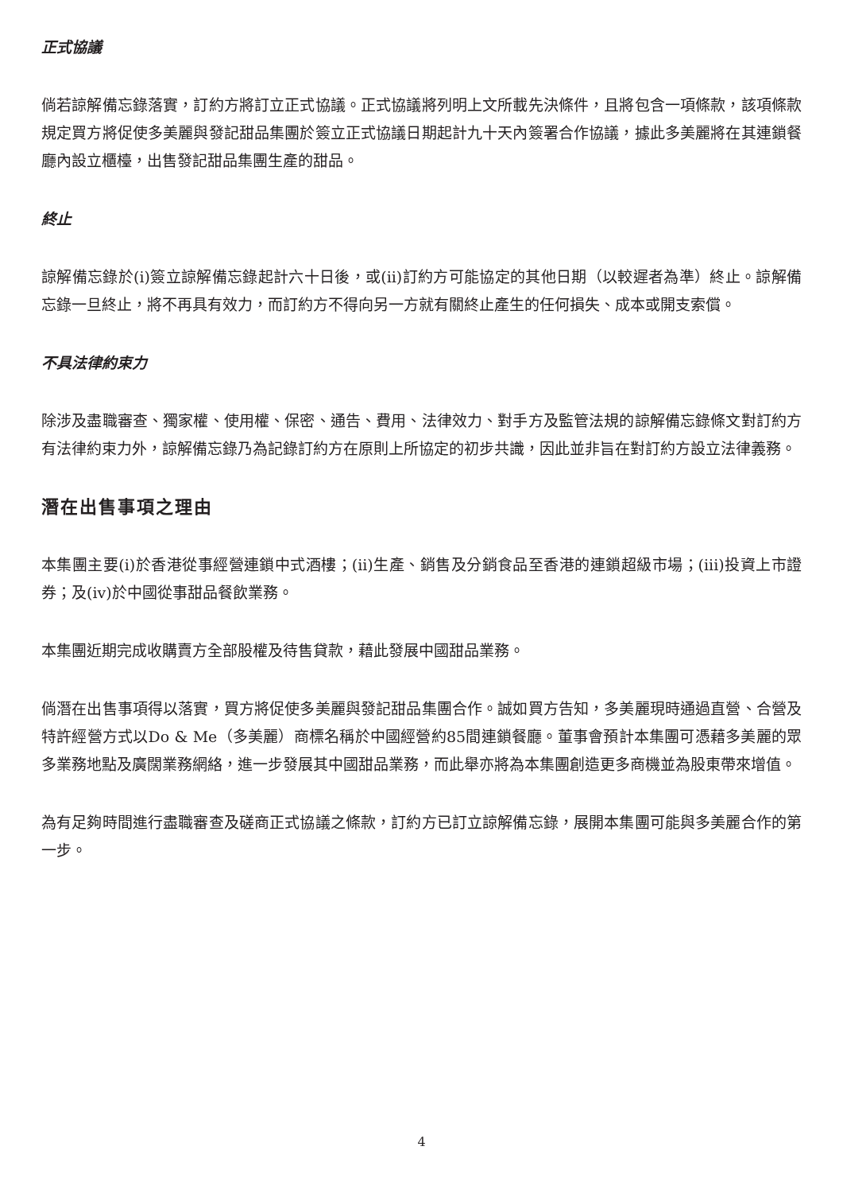正式協議
倘若諒解備忘錄落實，訂約方將訂立正式協議。正式協議將列明上文所載先決條件，且將包含一項條款，該項條款規定買方將促使多美麗與發記甜品集團於簽立正式協議日期起計九十天內簽署合作協議，據此多美麗將在其連鎖餐廳內設立櫃檯，出售發記甜品集團生產的甜品。
終止
諒解備忘錄於(i)簽立諒解備忘錄起計六十日後，或(ii)訂約方可能協定的其他日期（以較遲者為準）終止。諒解備忘錄一旦終止，將不再具有效力，而訂約方不得向另一方就有關終止產生的任何損失、成本或開支索償。
不具法律約束力
除涉及盡職審查、獨家權、使用權、保密、通告、費用、法律效力、對手方及監管法規的諒解備忘錄條文對訂約方有法律約束力外，諒解備忘錄乃為記錄訂約方在原則上所協定的初步共識，因此並非旨在對訂約方設立法律義務。
潛在出售事項之理由
本集團主要(i)於香港從事經營連鎖中式酒樓；(ii)生產、銷售及分銷食品至香港的連鎖超級市場；(iii)投資上市證券；及(iv)於中國從事甜品餐飲業務。
本集團近期完成收購賣方全部股權及待售貸款，藉此發展中國甜品業務。
倘潛在出售事項得以落實，買方將促使多美麗與發記甜品集團合作。誠如買方告知，多美麗現時通過直營、合營及特許經營方式以Do & Me（多美麗）商標名稱於中國經營約85間連鎖餐廳。董事會預計本集團可憑藉多美麗的眾多業務地點及廣闊業務網絡，進一步發展其中國甜品業務，而此舉亦將為本集團創造更多商機並為股東帶來增值。
為有足夠時間進行盡職審查及磋商正式協議之條款，訂約方已訂立諒解備忘錄，展開本集團可能與多美麗合作的第一步。
4